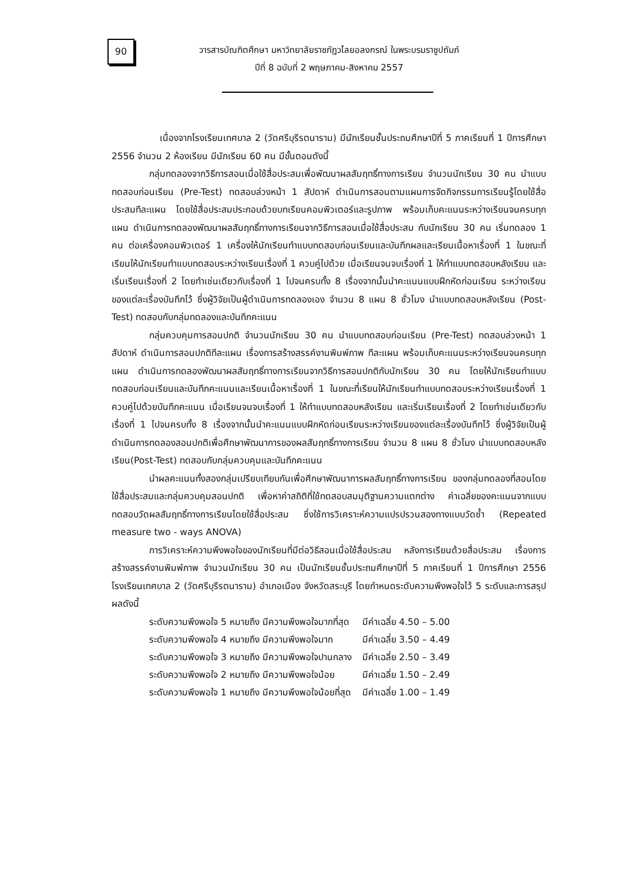90
วารสารบัณฑิตศึกษา มหาวิทยาลัยราชภัฏวไลยอลงกรณ์ ในพระบรมราชูปถัมภ์
ปีที่ 8 ฉบับที่ 2 พฤษภาคม-สิงหาคม 2557
เนื่องจากโรงเรียนเทศบาล 2 (วัดศรีบุรีรตนาราม) มีนักเรียนชั้นประถมศึกษาปีที่ 5 ภาคเรียนที่ 1 ปีการศึกษา 2556 จำนวน 2 ห้องเรียน มีนักเรียน 60 คน มีขั้นตอนดังนี้
กลุ่มทดลองจากวิธีการสอนเมื่อใช้สื่อประสมเพื่อพัฒนาผลสัมฤทธิ์ทางการเรียน จำนวนนักเรียน 30 คน นำแบบทดสอบก่อนเรียน (Pre-Test) ทดสอบล่วงหน้า 1 สัปดาห์ ดำเนินการสอนตามแผนการจัดกิจกรรมการเรียนรู้โดยใช้สื่อประสมทีละแผน โดยใช้สื่อประสมประกอบด้วยบทเรียนคอมพิวเตอร์และรูปภาพ พร้อมเก็บคะแนนระหว่างเรียนจนครบทุกแผน ดำเนินการทดลองพัฒนาผลสัมฤทธิ์ทางการเรียนจากวิธีการสอนเมื่อใช้สื่อประสม กับนักเรียน 30 คน เริ่มทดลอง 1 คน ต่อเครื่องคอมพิวเตอร์ 1 เครื่องให้นักเรียนทำแบบทดสอบก่อนเรียนและบันทึกผลและเรียนเนื้อหาเรื่องที่ 1 ในขณะที่เรียนให้นักเรียนทำแบบทดสอบระหว่างเรียนเรื่องที่ 1 ควบคู่ไปด้วย เมื่อเรียนจนจบเรื่องที่ 1 ให้ทำแบบทดสอบหลังเรียน และเริ่มเรียนเรื่องที่ 2 โดยทำเช่นเดียวกับเรื่องที่ 1 ไปจนครบทั้ง 8 เรื่องจากนั้นนำคะแนนแบบฝึกหัดก่อนเรียน ระหว่างเรียน ของแต่ละเรื่องบันทึกไว้ ซึ่งผู้วิจัยเป็นผู้ดำเนินการทดลองเอง จำนวน 8 แผน 8 ชั่วโมง นำแบบทดสอบหลังเรียน (Post-Test) ทดสอบกับกลุ่มทดลองและบันทึกคะแนน
กลุ่มควบคุมการสอนปกติ จำนวนนักเรียน 30 คน นำแบบทดสอบก่อนเรียน (Pre-Test) ทดสอบล่วงหน้า 1 สัปดาห์ ดำเนินการสอนปกติทีละแผน เรื่องการสร้างสรรค์งานพิมพ์ภาพ ทีละแผน พร้อมเก็บคะแนนระหว่างเรียนจนครบทุกแผน ดำเนินการทดลองพัฒนาผลสัมฤทธิ์ทางการเรียนจากวิธีการสอนปกติกับนักเรียน 30 คน โดยให้นักเรียนทำแบบทดสอบก่อนเรียนและบันทึกคะแนนและเรียนเนื้อหาเรื่องที่ 1 ในขณะที่เรียนให้นักเรียนทำแบบทดสอบระหว่างเรียนเรื่องที่ 1 ควบคู่ไปด้วยบันทึกคะแนน เมื่อเรียนจนจบเรื่องที่ 1 ให้ทำแบบทดสอบหลังเรียน และเริ่มเรียนเรื่องที่ 2 โดยทำเช่นเดียวกับเรื่องที่ 1 ไปจนครบทั้ง 8 เรื่องจากนั้นนำคะแนนแบบฝึกหัดก่อนเรียนระหว่างเรียนของแต่ละเรื่องบันทึกไว้ ซึ่งผู้วิจัยเป็นผู้ดำเนินการทดลองสอนปกติเพื่อศึกษาพัฒนาการของผลสัมฤทธิ์ทางการเรียน จำนวน 8 แผน 8 ชั่วโมง นำแบบทดสอบหลังเรียน(Post-Test) ทดสอบกับกลุ่มควบคุมและบันทึกคะแนน
นำผลคะแนนทั้งสองกลุ่มเปรียบเทียบกันเพื่อศึกษาพัฒนาการผลสัมฤทธิ์ทางการเรียน ของกลุ่มทดลองที่สอนโดยใช้สื่อประสมและกลุ่มควบคุมสอนปกติ เพื่อหาค่าสถิติที่ใช้ทดสอบสมมุติฐานความแตกต่าง ค่าเฉลี่ยของคะแนนจากแบบทดสอบวัดผลสัมฤทธิ์ทางการเรียนโดยใช้สื่อประสม ซึ่งใช้การวิเคราะห์ความแปรปรวนสองทางแบบวัดซ้ำ (Repeated measure two - ways ANOVA)
การวิเคราะห์ความพึงพอใจของนักเรียนที่มีต่อวิธีสอนเมื่อใช้สื่อประสม หลังการเรียนด้วยสื่อประสม เรื่องการสร้างสรรค์งานพิมพ์ภาพ จำนวนนักเรียน 30 คน เป็นนักเรียนชั้นประถมศึกษาปีที่ 5 ภาคเรียนที่ 1 ปีการศึกษา 2556 โรงเรียนเทศบาล 2 (วัดศรีบุรีรตนาราม) อำเภอเมือง จังหวัดสระบุรี โดยกำหนดระดับความพึงพอใจไว้ 5 ระดับและการสรุปผลดังนี้
| ระดับความพึงพอใจ 5 หมายถึง มีความพึงพอใจมากที่สุด | มีค่าเฉลี่ย 4.50 – 5.00 |
| ระดับความพึงพอใจ 4 หมายถึง มีความพึงพอใจมาก | มีค่าเฉลี่ย 3.50 – 4.49 |
| ระดับความพึงพอใจ 3 หมายถึง มีความพึงพอใจปานกลาง | มีค่าเฉลี่ย 2.50 – 3.49 |
| ระดับความพึงพอใจ 2 หมายถึง มีความพึงพอใจน้อย | มีค่าเฉลี่ย 1.50 – 2.49 |
| ระดับความพึงพอใจ 1 หมายถึง มีความพึงพอใจน้อยที่สุด | มีค่าเฉลี่ย 1.00 – 1.49 |